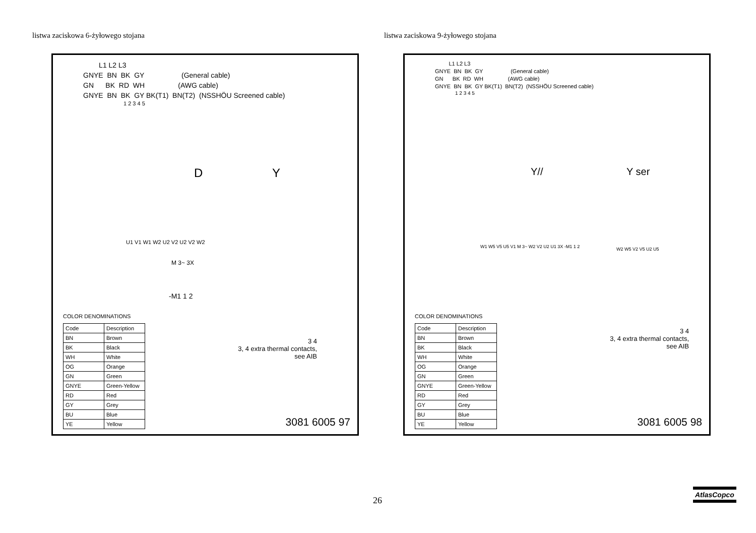listwa zaciskowa 6-żyłowego stojana
listwa zaciskowa 9-żyłowego stojana
L1 L2 L3 GNYE BN BK GY (General cable) GN BK RD WH (AWG cable) GNYE BN BK GY BK(T1) BN(T2) (NSSHÖU Screened cable)
1 2 3 4 5
D Y
U1 V1 W1 W2 U2 V2 U2 V2 W2
M 3~ 3X
-M1 1 2
COLOR DENOMINATIONS
| Code | Description |
| BN | Brown |
| BK | Black |
| WH | White |
| OG | Orange |
| GN | Green |
| GNYE | Green-Yellow |
| RD | Red |
| GY | Grey |
| BU | Blue |
| YE | Yellow |
3 4
3, 4 extra thermal contacts,
see AIB
3081 6005 97
L1 L2 L3 GNYE BN BK GY (General cable) GN BK RD WH (AWG cable) GNYE BN BK GY BK(T1) BN(T2) (NSSHÖU Screened cable)
1 2 3 4 5
Y// Y ser
W2 W5 V2 V5 U2 U5
W1 W5 V5 U5 V1 M 3~ W2 V2 U2 U1 3X -M1 1 2
COLOR DENOMINATIONS
| Code | Description |
| BN | Brown |
| BK | Black |
| WH | White |
| OG | Orange |
| GN | Green |
| GNYE | Green-Yellow |
| RD | Red |
| GY | Grey |
| BU | Blue |
| YE | Yellow |
3 4
3, 4 extra thermal contacts,
see AIB
3081 6005 98
26
AtlasCopco